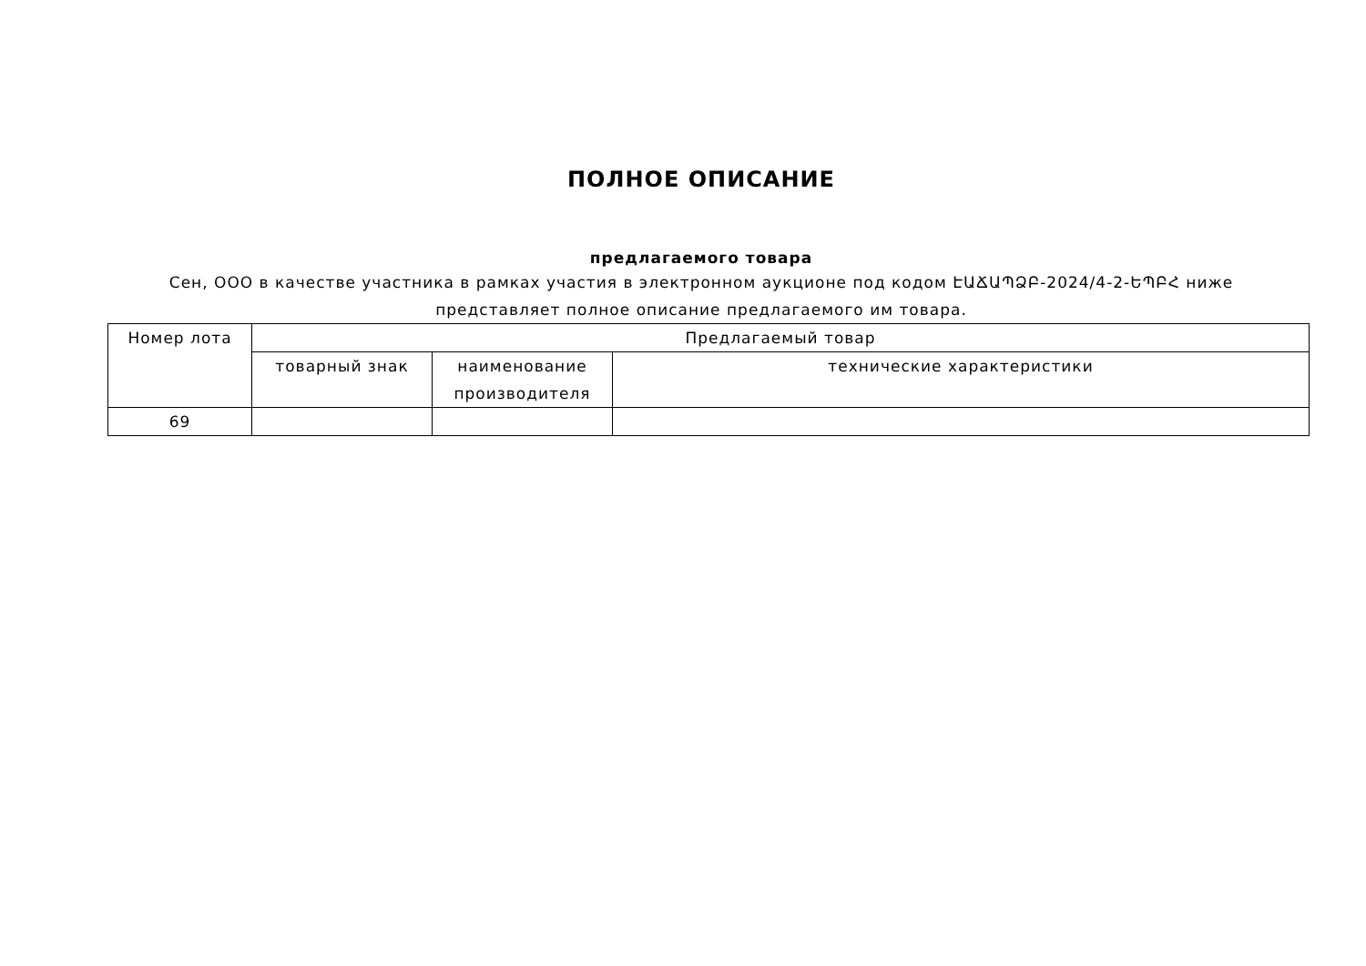ПОЛНОЕ ОПИСАНИЕ
предлагаемого товара
Сен, ООО в качестве участника в рамках участия в электронном аукционе под кодом ԷԱՃԱՊՁԲ-2024/4-2-ԵՊԲՀ ниже представляет полное описание предлагаемого им товара.
| Номер лота | Предлагаемый товар | | |
| --- | --- | --- | --- |
| | товарный знак | наименование производителя | технические характеристики |
| 69 | | | |